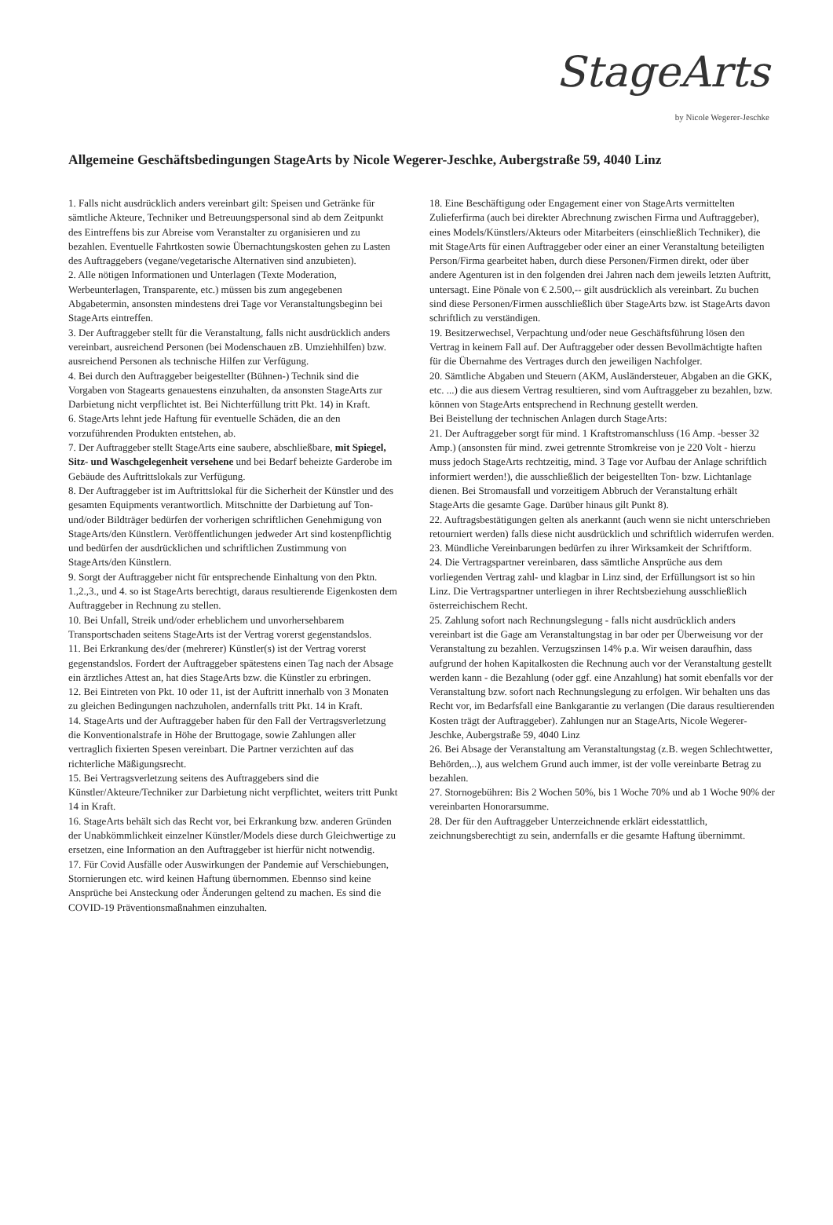StageArts
by Nicole Wegerer-Jeschke
Allgemeine Geschäftsbedingungen StageArts by Nicole Wegerer-Jeschke, Aubergstraße 59, 4040 Linz
1. Falls nicht ausdrücklich anders vereinbart gilt: Speisen und Getränke für sämtliche Akteure, Techniker und Betreuungspersonal sind ab dem Zeitpunkt des Eintreffens bis zur Abreise vom Veranstalter zu organisieren und zu bezahlen. Eventuelle Fahrtkosten sowie Übernachtungskosten gehen zu Lasten des Auftraggebers (vegane/vegetarische Alternativen sind anzubieten).
2. Alle nötigen Informationen und Unterlagen (Texte Moderation, Werbeunterlagen, Transparente, etc.) müssen bis zum angegebenen Abgabetermin, ansonsten mindestens drei Tage vor Veranstaltungsbeginn bei StageArts eintreffen.
3. Der Auftraggeber stellt für die Veranstaltung, falls nicht ausdrücklich anders vereinbart, ausreichend Personen (bei Modenschauen zB. Umziehhilfen) bzw. ausreichend Personen als technische Hilfen zur Verfügung.
4. Bei durch den Auftraggeber beigestellter (Bühnen-) Technik sind die Vorgaben von Stagearts genauestens einzuhalten, da ansonsten StageArts zur Darbietung nicht verpflichtet ist. Bei Nichterfüllung tritt Pkt. 14) in Kraft.
6. StageArts lehnt jede Haftung für eventuelle Schäden, die an den vorzuführenden Produkten entstehen, ab.
7. Der Auftraggeber stellt StageArts eine saubere, abschließbare, mit Spiegel, Sitz- und Waschgelegenheit versehene und bei Bedarf beheizte Garderobe im Gebäude des Auftrittslokals zur Verfügung.
8. Der Auftraggeber ist im Auftrittslokal für die Sicherheit der Künstler und des gesamten Equipments verantwortlich. Mitschnitte der Darbietung auf Ton- und/oder Bildträger bedürfen der vorherigen schriftlichen Genehmigung von StageArts/den Künstlern. Veröffentlichungen jedweder Art sind kostenpflichtig und bedürfen der ausdrücklichen und schriftlichen Zustimmung von StageArts/den Künstlern.
9. Sorgt der Auftraggeber nicht für entsprechende Einhaltung von den Pktn. 1.,2.,3., und 4. so ist StageArts berechtigt, daraus resultierende Eigenkosten dem Auftraggeber in Rechnung zu stellen.
10. Bei Unfall, Streik und/oder erheblichem und unvorhersehbarem Transportschaden seitens StageArts ist der Vertrag vorerst gegenstandslos.
11. Bei Erkrankung des/der (mehrerer) Künstler(s) ist der Vertrag vorerst gegenstandslos. Fordert der Auftraggeber spätestens einen Tag nach der Absage ein ärztliches Attest an, hat dies StageArts bzw. die Künstler zu erbringen.
12. Bei Eintreten von Pkt. 10 oder 11, ist der Auftritt innerhalb von 3 Monaten zu gleichen Bedingungen nachzuholen, andernfalls tritt Pkt. 14 in Kraft.
14. StageArts und der Auftraggeber haben für den Fall der Vertragsverletzung die Konventionalstrafe in Höhe der Bruttogage, sowie Zahlungen aller vertraglich fixierten Spesen vereinbart. Die Partner verzichten auf das richterliche Mäßigungsrecht.
15. Bei Vertragsverletzung seitens des Auftraggebers sind die Künstler/Akteure/Techniker zur Darbietung nicht verpflichtet, weiters tritt Punkt 14 in Kraft.
16. StageArts behält sich das Recht vor, bei Erkrankung bzw. anderen Gründen der Unabkömmlichkeit einzelner Künstler/Models diese durch Gleichwertige zu ersetzen, eine Information an den Auftraggeber ist hierfür nicht notwendig.
17. Für Covid Ausfälle oder Auswirkungen der Pandemie auf Verschiebungen, Stornierungen etc. wird keinen Haftung übernommen. Ebennso sind keine Ansprüche bei Ansteckung oder Änderungen geltend zu machen. Es sind die COVID-19 Präventionsmaßnahmen einzuhalten.
18. Eine Beschäftigung oder Engagement einer von StageArts vermittelten Zulieferfirma (auch bei direkter Abrechnung zwischen Firma und Auftraggeber), eines Models/Künstlers/Akteurs oder Mitarbeiters (einschließlich Techniker), die mit StageArts für einen Auftraggeber oder einer an einer Veranstaltung beteiligten Person/Firma gearbeitet haben, durch diese Personen/Firmen direkt, oder über andere Agenturen ist in den folgenden drei Jahren nach dem jeweils letzten Auftritt, untersagt. Eine Pönale von € 2.500,-- gilt ausdrücklich als vereinbart. Zu buchen sind diese Personen/Firmen ausschließlich über StageArts bzw. ist StageArts davon schriftlich zu verständigen.
19. Besitzerwechsel, Verpachtung und/oder neue Geschäftsführung lösen den Vertrag in keinem Fall auf. Der Auftraggeber oder dessen Bevollmächtigte haften für die Übernahme des Vertrages durch den jeweiligen Nachfolger.
20. Sämtliche Abgaben und Steuern (AKM, Ausländersteuer, Abgaben an die GKK, etc. ...) die aus diesem Vertrag resultieren, sind vom Auftraggeber zu bezahlen, bzw. können von StageArts entsprechend in Rechnung gestellt werden.
Bei Beistellung der technischen Anlagen durch StageArts:
21. Der Auftraggeber sorgt für mind. 1 Kraftstromanschluss (16 Amp. -besser 32 Amp.) (ansonsten für mind. zwei getrennte Stromkreise von je 220 Volt - hierzu muss jedoch StageArts rechtzeitig, mind. 3 Tage vor Aufbau der Anlage schriftlich informiert werden!), die ausschließlich der beigestellten Ton- bzw. Lichtanlage dienen. Bei Stromausfall und vorzeitigem Abbruch der Veranstaltung erhält StageArts die gesamte Gage. Darüber hinaus gilt Punkt 8).
22. Auftragsbestätigungen gelten als anerkannt (auch wenn sie nicht unterschrieben retourniert werden) falls diese nicht ausdrücklich und schriftlich widerrufen werden.
23. Mündliche Vereinbarungen bedürfen zu ihrer Wirksamkeit der Schriftform.
24. Die Vertragspartner vereinbaren, dass sämtliche Ansprüche aus dem vorliegenden Vertrag zahl- und klagbar in Linz sind, der Erfüllungsort ist so hin Linz. Die Vertragspartner unterliegen in ihrer Rechtsbeziehung ausschließlich österreichischem Recht.
25. Zahlung sofort nach Rechnungslegung - falls nicht ausdrücklich anders vereinbart ist die Gage am Veranstaltungstag in bar oder per Überweisung vor der Veranstaltung zu bezahlen. Verzugszinsen 14% p.a. Wir weisen daraufhin, dass aufgrund der hohen Kapitalkosten die Rechnung auch vor der Veranstaltung gestellt werden kann - die Bezahlung (oder ggf. eine Anzahlung) hat somit ebenfalls vor der Veranstaltung bzw. sofort nach Rechnungslegung zu erfolgen. Wir behalten uns das Recht vor, im Bedarfsfall eine Bankgarantie zu verlangen (Die daraus resultierenden Kosten trägt der Auftraggeber). Zahlungen nur an StageArts, Nicole Wegerer-Jeschke, Aubergstraße 59, 4040 Linz
26. Bei Absage der Veranstaltung am Veranstaltungstag (z.B. wegen Schlechtwetter, Behörden,..), aus welchem Grund auch immer, ist der volle vereinbarte Betrag zu bezahlen.
27. Stornogebühren: Bis 2 Wochen 50%, bis 1 Woche 70% und ab 1 Woche 90% der vereinbarten Honorarsumme.
28. Der für den Auftraggeber Unterzeichnende erklärt eidesstattlich, zeichnungsberechtigt zu sein, andernfalls er die gesamte Haftung übernimmt.